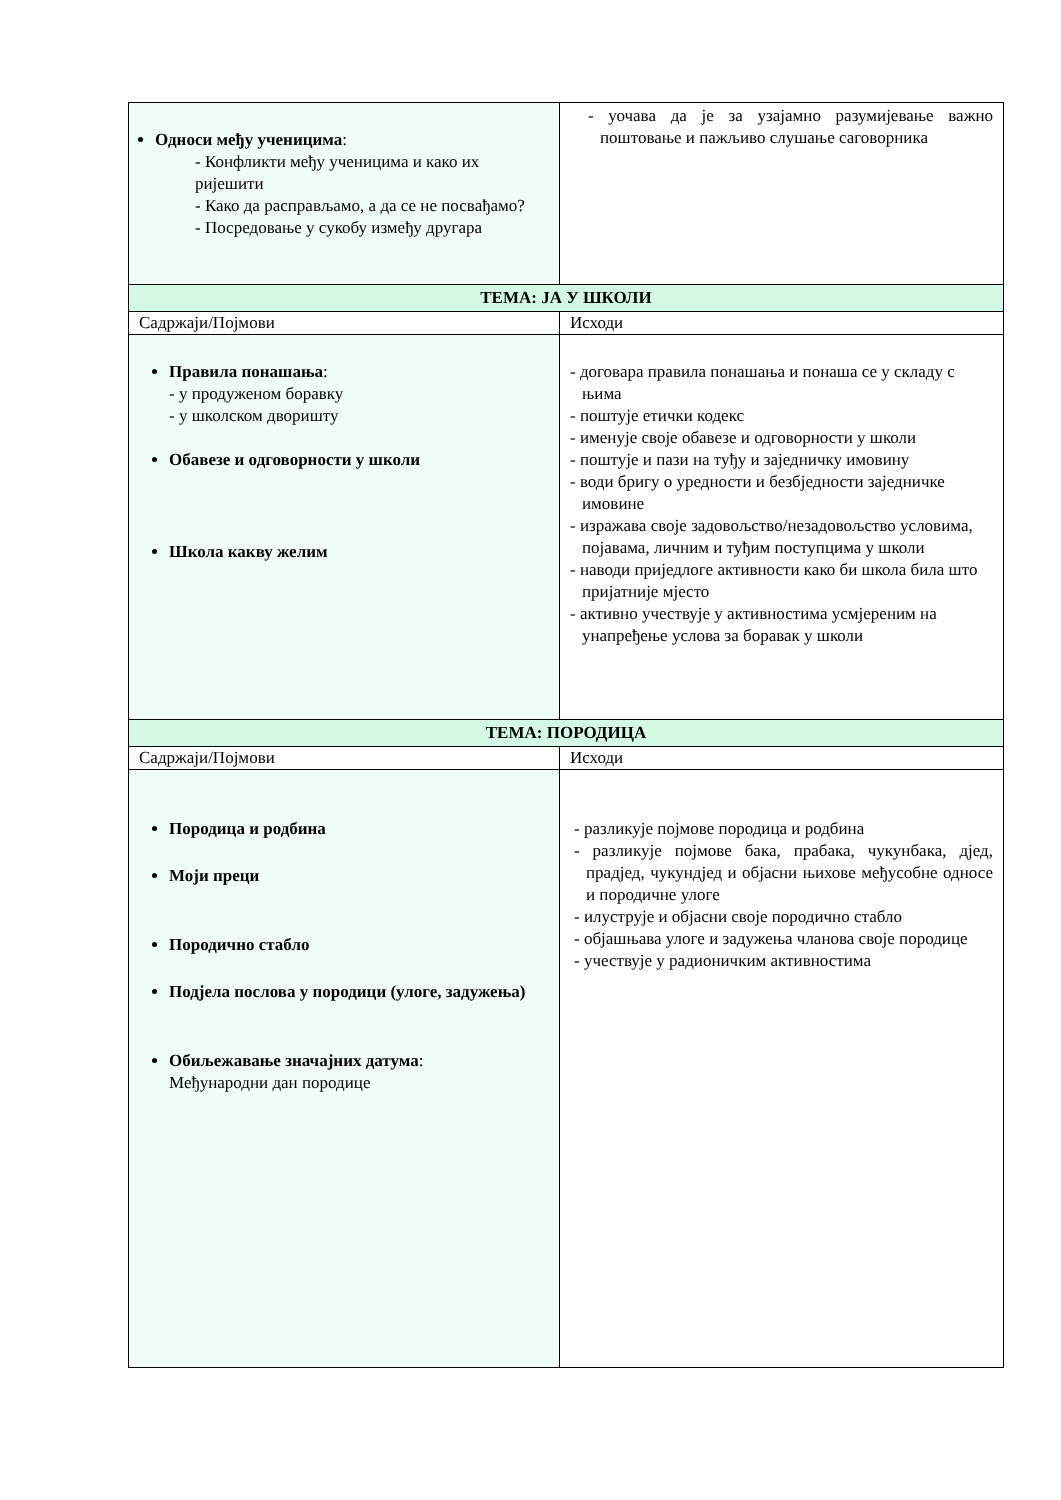| Односи међу ученицима : - Конфликти међу ученицима и како их ријешити - Како да расправљамо, а да се не посвађамо? - Посредовање у сукобу између другара | - уочава да је за узајамно разумијевање важно поштовање и пажљиво слушање саговорника |
| ТЕМА: ЈА У ШКОЛИ | |
| Садржаји/Појмови | Исходи |
| Правила понашања : - у продуженом боравку - у школском дворишту Обавезе и одговорности у школи Школа какву желим | - договара правила понашања и понаша се у складу с њима - поштује етички кодекс - именује своје обавезе и одговорности у школи - поштује и пази на туђу и заједничку имовину - води бригу о уредности и безбједности заједничке имовине - изражава своје задовољство/незадовољство условима, појавама, личним и туђим поступцима у школи - наводи приједлоге активности како би школа била што пријатније мјесто - активно учествује у активностима усмјереним на унапређење услова за боравак у школи |
| ТЕМА: ПОРОДИЦА | |
| Садржаји/Појмови | Исходи |
| Породица и родбина Моји преци Породично стабло Подјела послова у породици (улоге, задужења) Обиљежавање значајних датума : Међународни дан породице | - разликује појмове породица и родбина - разликује појмове бака, прабака, чукунбака, дјед, прадјед, чукундјед и објасни њихове међусобне односе и породичне улоге - илуструје и објасни своје породично стабло - објашњава улоге и задужења чланова своје породице - учествује у радионичким активностима |